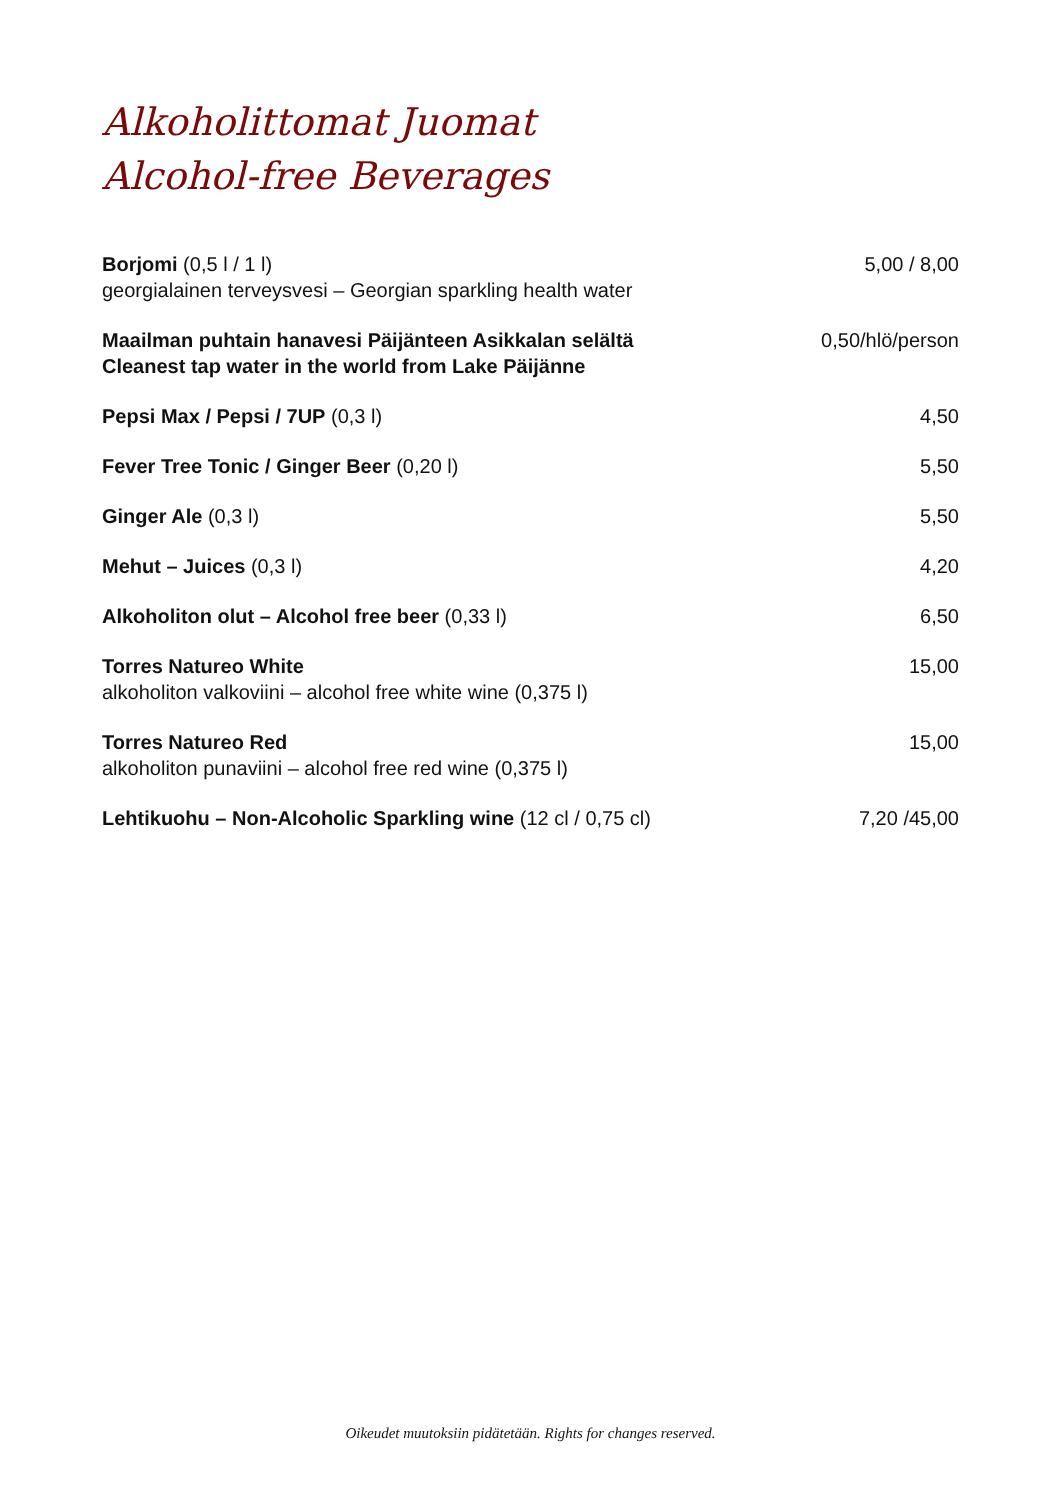Alkoholittomat Juomat
Alcohol-free Beverages
| Borjomi (0,5 l / 1 l) georgialainen terveysvesi – Georgian sparkling health water | 5,00 / 8,00 |
| Maailman puhtain hanavesi Päijänteen Asikkalan selältä Cleanest tap water in the world from Lake Päijänne | 0,50/hlö/person |
| Pepsi Max / Pepsi / 7UP (0,3 l) | 4,50 |
| Fever Tree Tonic / Ginger Beer (0,20 l) | 5,50 |
| Ginger Ale (0,3 l) | 5,50 |
| Mehut – Juices (0,3 l) | 4,20 |
| Alkoholiton olut – Alcohol free beer (0,33 l) | 6,50 |
| Torres Natureo White alkoholiton valkoviini – alcohol free white wine (0,375 l) | 15,00 |
| Torres Natureo Red alkoholiton punaviini – alcohol free red wine (0,375 l) | 15,00 |
| Lehtikuohu – Non-Alcoholic Sparkling wine (12 cl / 0,75 cl) | 7,20 /45,00 |
Oikeudet muutoksiin pidätetään. Rights for changes reserved.